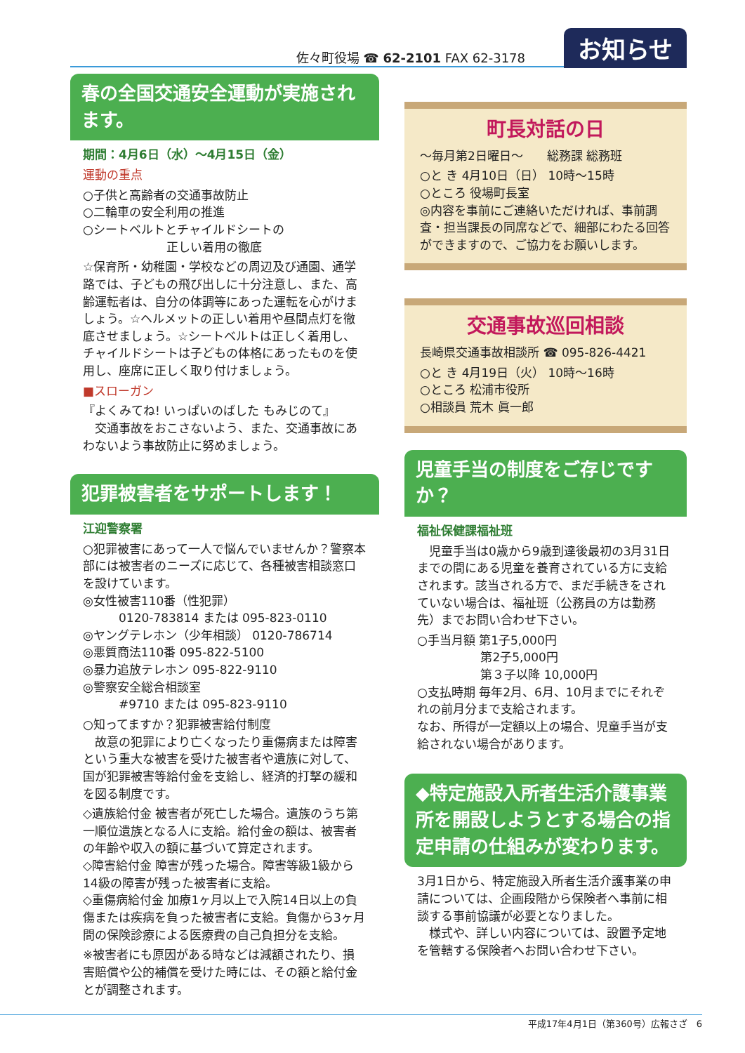佐々町役場 ☎ 62-2101 FAX 62-3178 お知らせ
春の全国交通安全運動が実施されます。
期間：4月6日（水）～4月15日（金）
運動の重点
○子供と高齢者の交通事故防止
○二輪車の安全利用の推進
○シートベルトとチャイルドシートの
　　　　　　　正しい着用の徹底
☆保育所・幼稚園・学校などの周辺及び通園、通学路では、子どもの飛び出しに十分注意し、また、高齢運転者は、自分の体調等にあった運転を心がけましょう。☆ヘルメットの正しい着用や昼間点灯を徹底させましょう。☆シートベルトは正しく着用し、チャイルドシートは子どもの体格にあったものを使用し、座席に正しく取り付けましょう。
■スローガン
『よくみてね! いっぱいのばした もみじのて』
　交通事故をおこさないよう、また、交通事故にあわないよう事故防止に努めましょう。
犯罪被害者をサポートします！
江迎警察署
○犯罪被害にあって一人で悩んでいませんか？警察本部には被害者のニーズに応じて、各種被害相談窓口を設けています。
◎女性被害110番（性犯罪）
　　　0120-783814 または 095-823-0110
◎ヤングテレホン（少年相談） 0120-786714
◎悪質商法110番 095-822-5100
◎暴力追放テレホン 095-822-9110
◎警察安全総合相談室
　　　#9710 または 095-823-9110
○知ってますか？犯罪被害給付制度
　故意の犯罪により亡くなったり重傷病または障害という重大な被害を受けた被害者や遺族に対して、国が犯罪被害等給付金を支給し、経済的打撃の緩和を図る制度です。
◇遺族給付金 被害者が死亡した場合。遺族のうち第一順位遺族となる人に支給。給付金の額は、被害者の年齢や収入の額に基づいて算定されます。
◇障害給付金 障害が残った場合。障害等級1級から14級の障害が残った被害者に支給。
◇重傷病給付金 加療1ヶ月以上で入院14日以上の負傷または疾病を負った被害者に支給。負傷から3ヶ月間の保険診療による医療費の自己負担分を支給。
※被害者にも原因がある時などは減額されたり、損害賠償や公的補償を受けた時には、その額と給付金とが調整されます。
町長対話の日
～毎月第2日曜日～　　総務課 総務班
○と き 4月10日（日） 10時～15時
○ところ 役場町長室
◎内容を事前にご連絡いただければ、事前調査・担当課長の同席などで、細部にわたる回答ができますので、ご協力をお願いします。
交通事故巡回相談
長崎県交通事故相談所 ☎ 095-826-4421
○と き 4月19日（火） 10時～16時
○ところ 松浦市役所
○相談員 荒木 眞一郎
児童手当の制度をご存じですか？
福祉保健課福祉班
　児童手当は0歳から9歳到達後最初の3月31日までの間にある児童を養育されている方に支給されます。該当される方で、まだ手続きをされていない場合は、福祉班（公務員の方は勤務先）までお問い合わせ下さい。
○手当月額 第1子5,000円
　　　　　 第2子5,000円
　　　　　 第３子以降 10,000円
○支払時期 毎年2月、6月、10月までにそれぞれの前月分まで支給されます。
なお、所得が一定額以上の場合、児童手当が支給されない場合があります。
◆特定施設入所者生活介護事業所を開設しようとする場合の指定申請の仕組みが変わります。
3月1日から、特定施設入所者生活介護事業の申請については、企画段階から保険者へ事前に相談する事前協議が必要となりました。
　様式や、詳しい内容については、設置予定地を管轄する保険者へお問い合わせ下さい。
平成17年4月1日（第360号）広報さざ　6